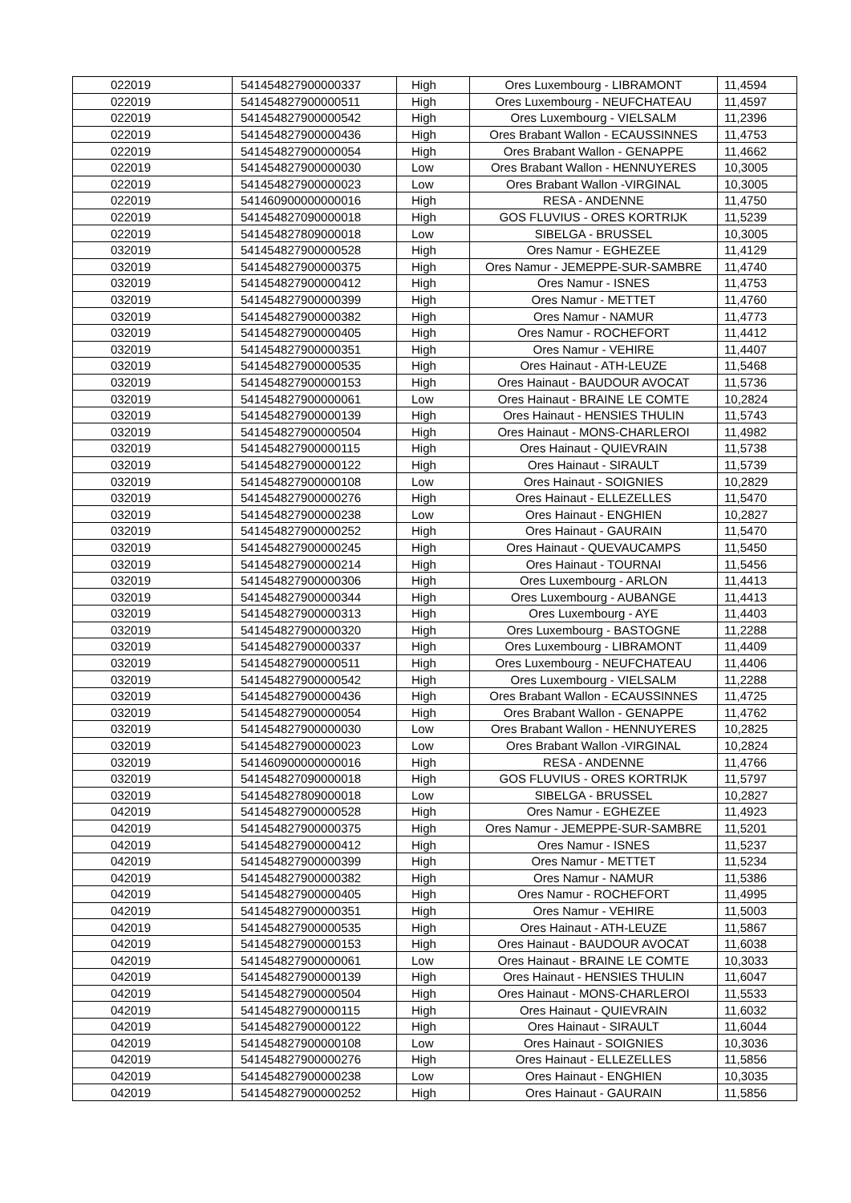| 022019 | 541454827900000337 | High | Ores Luxembourg - LIBRAMONT | 11,4594 |
| 022019 | 541454827900000511 | High | Ores Luxembourg - NEUFCHATEAU | 11,4597 |
| 022019 | 541454827900000542 | High | Ores Luxembourg - VIELSALM | 11,2396 |
| 022019 | 541454827900000436 | High | Ores Brabant Wallon - ECAUSSINNES | 11,4753 |
| 022019 | 541454827900000054 | High | Ores Brabant Wallon - GENAPPE | 11,4662 |
| 022019 | 541454827900000030 | Low | Ores Brabant Wallon - HENNUYERES | 10,3005 |
| 022019 | 541454827900000023 | Low | Ores Brabant Wallon -VIRGINAL | 10,3005 |
| 022019 | 541460900000000016 | High | RESA - ANDENNE | 11,4750 |
| 022019 | 541454827090000018 | High | GOS FLUVIUS - ORES KORTRIJK | 11,5239 |
| 022019 | 541454827809000018 | Low | SIBELGA - BRUSSEL | 10,3005 |
| 032019 | 541454827900000528 | High | Ores Namur - EGHEZEE | 11,4129 |
| 032019 | 541454827900000375 | High | Ores Namur - JEMEPPE-SUR-SAMBRE | 11,4740 |
| 032019 | 541454827900000412 | High | Ores Namur - ISNES | 11,4753 |
| 032019 | 541454827900000399 | High | Ores Namur - METTET | 11,4760 |
| 032019 | 541454827900000382 | High | Ores Namur - NAMUR | 11,4773 |
| 032019 | 541454827900000405 | High | Ores Namur - ROCHEFORT | 11,4412 |
| 032019 | 541454827900000351 | High | Ores Namur - VEHIRE | 11,4407 |
| 032019 | 541454827900000535 | High | Ores Hainaut - ATH-LEUZE | 11,5468 |
| 032019 | 541454827900000153 | High | Ores Hainaut - BAUDOUR AVOCAT | 11,5736 |
| 032019 | 541454827900000061 | Low | Ores Hainaut - BRAINE LE COMTE | 10,2824 |
| 032019 | 541454827900000139 | High | Ores Hainaut - HENSIES THULIN | 11,5743 |
| 032019 | 541454827900000504 | High | Ores Hainaut - MONS-CHARLEROI | 11,4982 |
| 032019 | 541454827900000115 | High | Ores Hainaut - QUIEVRAIN | 11,5738 |
| 032019 | 541454827900000122 | High | Ores Hainaut - SIRAULT | 11,5739 |
| 032019 | 541454827900000108 | Low | Ores Hainaut - SOIGNIES | 10,2829 |
| 032019 | 541454827900000276 | High | Ores Hainaut - ELLEZELLES | 11,5470 |
| 032019 | 541454827900000238 | Low | Ores Hainaut - ENGHIEN | 10,2827 |
| 032019 | 541454827900000252 | High | Ores Hainaut - GAURAIN | 11,5470 |
| 032019 | 541454827900000245 | High | Ores Hainaut - QUEVAUCAMPS | 11,5450 |
| 032019 | 541454827900000214 | High | Ores Hainaut - TOURNAI | 11,5456 |
| 032019 | 541454827900000306 | High | Ores Luxembourg - ARLON | 11,4413 |
| 032019 | 541454827900000344 | High | Ores Luxembourg - AUBANGE | 11,4413 |
| 032019 | 541454827900000313 | High | Ores Luxembourg - AYE | 11,4403 |
| 032019 | 541454827900000320 | High | Ores Luxembourg - BASTOGNE | 11,2288 |
| 032019 | 541454827900000337 | High | Ores Luxembourg - LIBRAMONT | 11,4409 |
| 032019 | 541454827900000511 | High | Ores Luxembourg - NEUFCHATEAU | 11,4406 |
| 032019 | 541454827900000542 | High | Ores Luxembourg - VIELSALM | 11,2288 |
| 032019 | 541454827900000436 | High | Ores Brabant Wallon - ECAUSSINNES | 11,4725 |
| 032019 | 541454827900000054 | High | Ores Brabant Wallon - GENAPPE | 11,4762 |
| 032019 | 541454827900000030 | Low | Ores Brabant Wallon - HENNUYERES | 10,2825 |
| 032019 | 541454827900000023 | Low | Ores Brabant Wallon -VIRGINAL | 10,2824 |
| 032019 | 541460900000000016 | High | RESA - ANDENNE | 11,4766 |
| 032019 | 541454827090000018 | High | GOS FLUVIUS - ORES KORTRIJK | 11,5797 |
| 032019 | 541454827809000018 | Low | SIBELGA - BRUSSEL | 10,2827 |
| 042019 | 541454827900000528 | High | Ores Namur - EGHEZEE | 11,4923 |
| 042019 | 541454827900000375 | High | Ores Namur - JEMEPPE-SUR-SAMBRE | 11,5201 |
| 042019 | 541454827900000412 | High | Ores Namur - ISNES | 11,5237 |
| 042019 | 541454827900000399 | High | Ores Namur - METTET | 11,5234 |
| 042019 | 541454827900000382 | High | Ores Namur - NAMUR | 11,5386 |
| 042019 | 541454827900000405 | High | Ores Namur - ROCHEFORT | 11,4995 |
| 042019 | 541454827900000351 | High | Ores Namur - VEHIRE | 11,5003 |
| 042019 | 541454827900000535 | High | Ores Hainaut - ATH-LEUZE | 11,5867 |
| 042019 | 541454827900000153 | High | Ores Hainaut - BAUDOUR AVOCAT | 11,6038 |
| 042019 | 541454827900000061 | Low | Ores Hainaut - BRAINE LE COMTE | 10,3033 |
| 042019 | 541454827900000139 | High | Ores Hainaut - HENSIES THULIN | 11,6047 |
| 042019 | 541454827900000504 | High | Ores Hainaut - MONS-CHARLEROI | 11,5533 |
| 042019 | 541454827900000115 | High | Ores Hainaut - QUIEVRAIN | 11,6032 |
| 042019 | 541454827900000122 | High | Ores Hainaut - SIRAULT | 11,6044 |
| 042019 | 541454827900000108 | Low | Ores Hainaut - SOIGNIES | 10,3036 |
| 042019 | 541454827900000276 | High | Ores Hainaut - ELLEZELLES | 11,5856 |
| 042019 | 541454827900000238 | Low | Ores Hainaut - ENGHIEN | 10,3035 |
| 042019 | 541454827900000252 | High | Ores Hainaut - GAURAIN | 11,5856 |